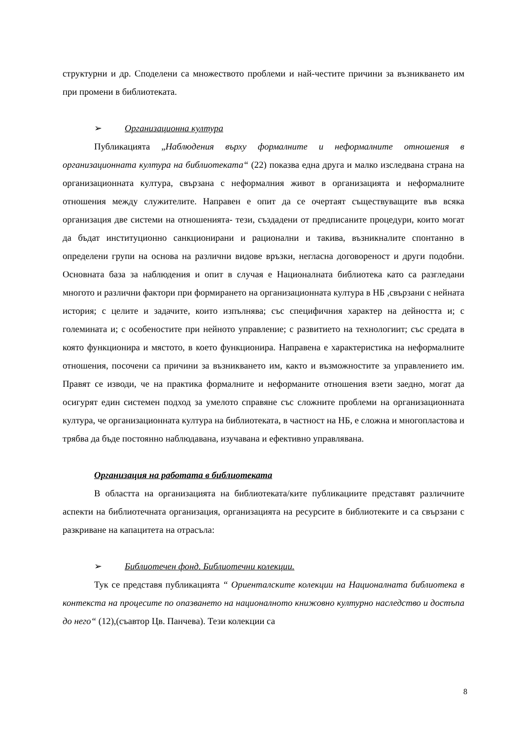структурни и др. Споделени са множеството проблеми и най-честите причини за възникването им при промени в библиотеката.
➢ Организационна култура
Публикацията „Наблюдения върху формалните и неформалните отношения в организационната култура на библиотеката“ (22) показва една друга и малко изследвана страна на организационната култура, свързана с неформалния живот в организацията и неформалните отношения между служителите. Направен е опит да се очертаят съществуващите във всяка организация две системи на отношенията- тези, създадени от предписаните процедури, които могат да бъдат институционно санкционирани и рационални и такива, възникналите спонтанно в определени групи на основа на различни видове връзки, негласна договореност и други подобни. Основната база за наблюдения и опит в случая е Националната библиотека като са разгледани многото и различни фактори при формирането на организационната култура в НБ ,свързани с нейната история; с целите и задачите, които изпълнява; със специфичния характер на дейността и; с големината и; с особеностите при нейното управление; с развитието на технологиит; със средата в която функционира и мястото, в което функционира. Направена е характеристика на неформалните отношения, посочени са причини за възникването им, както и възможностите за управлението им. Правят се изводи, че на практика формалните и неформаните отношения взети заедно, могат да осигурят един системен подход за умелото справяне със сложните проблеми на организационната култура, че организационната култура на библиотеката, в частност на НБ, е сложна и многопластова и трябва да бъде постоянно наблюдавана, изучавана и ефективно управлявана.
Организация на работата в библиотеката
В областта на организацията на библиотеката/ките публикациите представят различните аспекти на библиотечната организация, организацията на ресурсите в библиотеките и са свързани с разкриване на капацитета на отрасъла:
➢ Библиотечен фонд. Библиотечни колекции.
Тук се представя публикацията “ Ориенталските колекции на Националната библиотека в контекста на процесите по опазването на националното книжовно културно наследство и достъпа до него“ (12),(съавтор Цв. Панчева). Тези колекции са
8